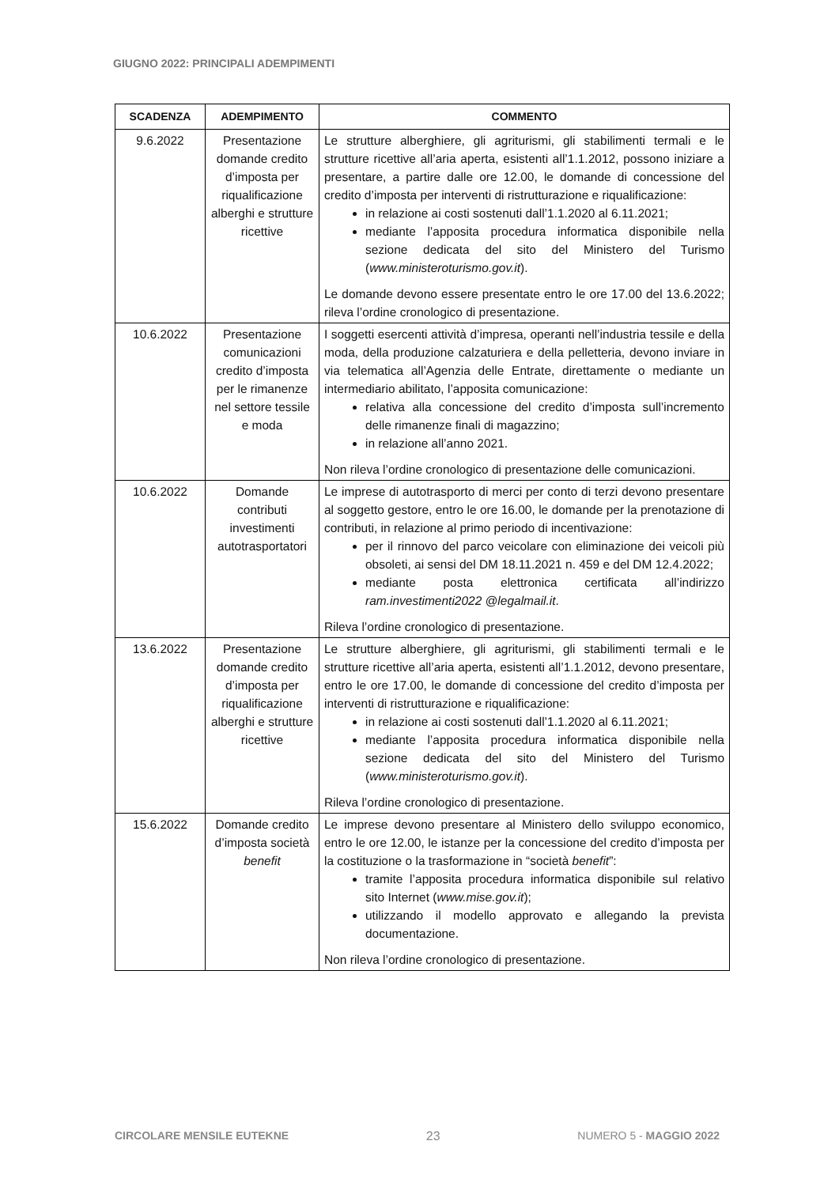GIUGNO 2022: PRINCIPALI ADEMPIMENTI
| SCADENZA | ADEMPIMENTO | COMMENTO |
| --- | --- | --- |
| 9.6.2022 | Presentazione domande credito d’imposta per riqualificazione alberghi e strutture ricettive | Le strutture alberghiere, gli agriturismi, gli stabilimenti termali e le strutture ricettive all’aria aperta, esistenti all’1.1.2012, possono iniziare a presentare, a partire dalle ore 12.00, le domande di concessione del credito d’imposta per interventi di ristrutturazione e riqualificazione: in relazione ai costi sostenuti dall’1.1.2020 al 6.11.2021; mediante l’apposita procedura informatica disponibile nella sezione dedicata del sito del Ministero del Turismo ( www.ministeroturismo.gov.it ). Le domande devono essere presentate entro le ore 17.00 del 13.6.2022; rileva l’ordine cronologico di presentazione. |
| 10.6.2022 | Presentazione comunicazioni credito d’imposta per le rimanenze nel settore tessile e moda | I soggetti esercenti attività d’impresa, operanti nell’industria tessile e della moda, della produzione calzaturiera e della pelletteria, devono inviare in via telematica all’Agenzia delle Entrate, direttamente o mediante un intermediario abilitato, l’apposita comunicazione: relativa alla concessione del credito d’imposta sull’incremento delle rimanenze finali di magazzino; in relazione all’anno 2021. Non rileva l’ordine cronologico di presentazione delle comunicazioni. |
| 10.6.2022 | Domande contributi investimenti autotrasportatori | Le imprese di autotrasporto di merci per conto di terzi devono presentare al soggetto gestore, entro le ore 16.00, le domande per la prenotazione di contributi, in relazione al primo periodo di incentivazione: per il rinnovo del parco veicolare con eliminazione dei veicoli più obsoleti, ai sensi del DM 18.11.2021 n. 459 e del DM 12.4.2022; mediante posta elettronica certificata all’indirizzo ram.investimenti2022 @legalmail.it . Rileva l’ordine cronologico di presentazione. |
| 13.6.2022 | Presentazione domande credito d’imposta per riqualificazione alberghi e strutture ricettive | Le strutture alberghiere, gli agriturismi, gli stabilimenti termali e le strutture ricettive all’aria aperta, esistenti all’1.1.2012, devono presentare, entro le ore 17.00, le domande di concessione del credito d’imposta per interventi di ristrutturazione e riqualificazione: in relazione ai costi sostenuti dall’1.1.2020 al 6.11.2021; mediante l’apposita procedura informatica disponibile nella sezione dedicata del sito del Ministero del Turismo ( www.ministeroturismo.gov.it ). Rileva l’ordine cronologico di presentazione. |
| 15.6.2022 | Domande credito d’imposta società benefit | Le imprese devono presentare al Ministero dello sviluppo economico, entro le ore 12.00, le istanze per la concessione del credito d’imposta per la costituzione o la trasformazione in “società benefit ”: tramite l’apposita procedura informatica disponibile sul relativo sito Internet ( www.mise.gov.it ); utilizzando il modello approvato e allegando la prevista documentazione. Non rileva l’ordine cronologico di presentazione. |
CIRCOLARE MENSILE EUTEKNE 23 NUMERO 5 - MAGGIO 2022